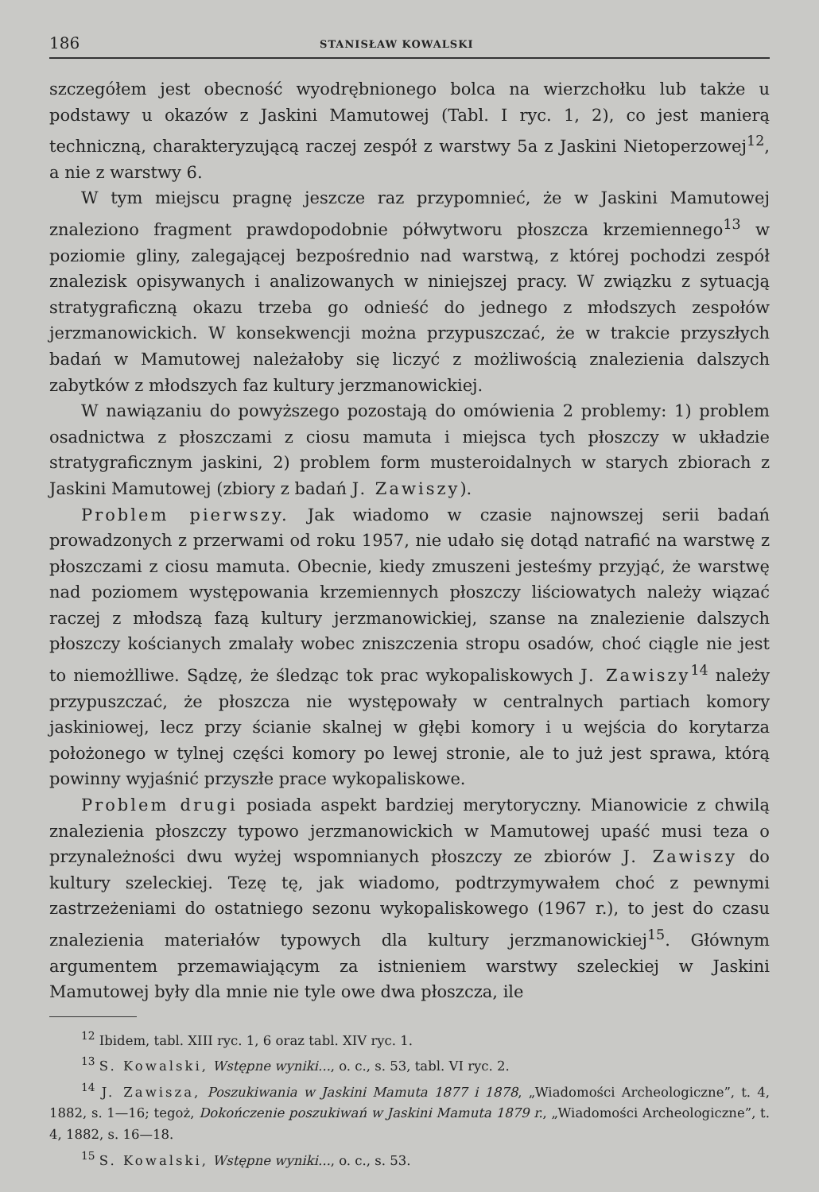186 STANISŁAW KOWALSKI
szczegółem jest obecność wyodrębnionego bolca na wierzchołku lub także u podstawy u okazów z Jaskini Mamutowej (Tabl. I ryc. 1, 2), co jest manierą techniczną, charakteryzującą raczej zespół z warstwy 5a z Jaskini Nietoperzowej<sup>12</sup>, a nie z warstwy 6.
W tym miejscu pragnę jeszcze raz przypomnieć, że w Jaskini Mamutowej znaleziono fragment prawdopodobnie półwytworu płoszcza krzemiennego<sup>13</sup> w poziomie gliny, zalegającej bezpośrednio nad warstwą, z której pochodzi zespół znalezisk opisywanych i analizowanych w niniejszej pracy. W związku z sytuacją stratygraficzną okazu trzeba go odnieść do jednego z młodszych zespołów jerzmanowickich. W konsekwencji można przypuszczać, że w trakcie przyszłych badań w Mamutowej należałoby się liczyć z możliwością znalezienia dalszych zabytków z młodszych faz kultury jerzmanowickiej.
W nawiązaniu do powyższego pozostają do omówienia 2 problemy: 1) problem osadnictwa z płoszczami z ciosu mamuta i miejsca tych płoszczy w układzie stratygraficznym jaskini, 2) problem form musteroidalnych w starych zbiorach z Jaskini Mamutowej (zbiory z badań J. Zawiszy).
Problem pierwszy. Jak wiadomo w czasie najnowszej serii badań prowadzonych z przerwami od roku 1957, nie udało się dotąd natrafić na warstwę z płoszczami z ciosu mamuta. Obecnie, kiedy zmuszeni jesteśmy przyjąć, że warstwę nad poziomem występowania krzemiennych płoszczy liściowatych należy wiązać raczej z młodszą fazą kultury jerzmanowickiej, szanse na znalezienie dalszych płoszczy kościanych zmalały wobec zniszczenia stropu osadów, choć ciągle nie jest to niemożlliwe. Sądzę, że śledząc tok prac wykopaliskowych J. Zawiszy<sup>14</sup> należy przypuszczać, że płoszcza nie występowały w centralnych partiach komory jaskiniowej, lecz przy ścianie skalnej w głębi komory i u wejścia do korytarza położonego w tylnej części komory po lewej stronie, ale to już jest sprawa, którą powinny wyjaśnić przyszłe prace wykopaliskowe.
Problem drugi posiada aspekt bardziej merytoryczny. Mianowicie z chwilą znalezienia płoszczy typowo jerzmanowickich w Mamutowej upaść musi teza o przynależności dwu wyżej wspomnianych płoszczy ze zbiorów J. Zawiszy do kultury szeleckiej. Tezę tę, jak wiadomo, podtrzymywałem choć z pewnymi zastrzeżeniami do ostatniego sezonu wykopaliskowego (1967 r.), to jest do czasu znalezienia materiałów typowych dla kultury jerzmanowickiej<sup>15</sup>. Głównym argumentem przemawiającym za istnieniem warstwy szeleckiej w Jaskini Mamutowej były dla mnie nie tyle owe dwa płoszcza, ile
<sup>12</sup> Ibidem, tabl. XIII ryc. 1, 6 oraz tabl. XIV ryc. 1.
<sup>13</sup> S. Kowalski, Wstępne wyniki..., o. c., s. 53, tabl. VI ryc. 2.
<sup>14</sup> J. Zawisza, Poszukiwania w Jaskini Mamuta 1877 i 1878, „Wiadomości Archeologiczne”, t. 4, 1882, s. 1—16; tegoż, Dokończenie poszukiwań w Jaskini Mamuta 1879 r., „Wiadomości Archeologiczne”, t. 4, 1882, s. 16—18.
<sup>15</sup> S. Kowalski, Wstępne wyniki..., o. c., s. 53.